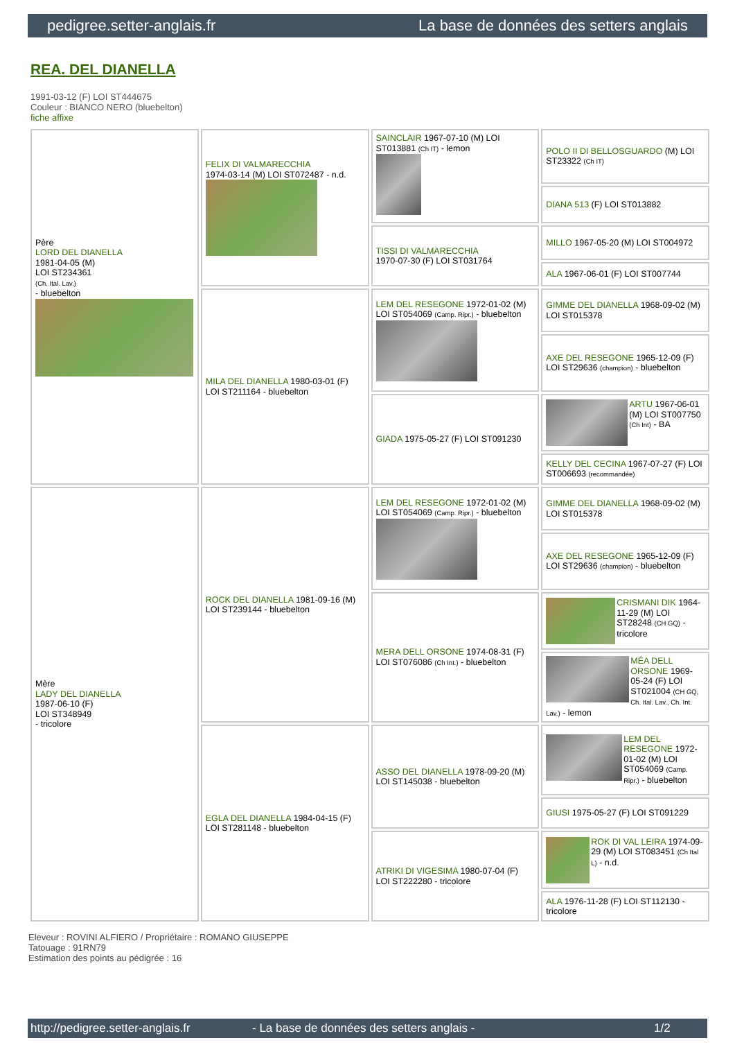pedigree.setter-anglais.fr La base de données des setters anglais
REA. DEL DIANELLA
1991-03-12 (F) LOI ST444675
Couleur : BIANCO NERO (bluebelton)
fiche affixe
| Père LORD DEL DIANELLA 1981-04-05 (M) LOI ST234361 (Ch. Ital. Lav.) - bluebelton | FELIX DI VALMARECCHIA 1974-03-14 (M) LOI ST072487 - n.d. | SAINCLAIR 1967-07-10 (M) LOI ST013881 (Ch IT) - lemon | POLO II DI BELLOSGUARDO (M) LOI ST23322 (Ch IT) |
| | | | DIANA 513 (F) LOI ST013882 |
| | | TISSI DI VALMARECCHIA 1970-07-30 (F) LOI ST031764 | MILLO 1967-05-20 (M) LOI ST004972 |
| | | | ALA 1967-06-01 (F) LOI ST007744 |
| | MILA DEL DIANELLA 1980-03-01 (F) LOI ST211164 - bluebelton | LEM DEL RESEGONE 1972-01-02 (M) LOI ST054069 (Camp. Ripr.) - bluebelton | GIMME DEL DIANELLA 1968-09-02 (M) LOI ST015378 |
| | | | AXE DEL RESEGONE 1965-12-09 (F) LOI ST29636 (champion) - bluebelton |
| | | GIADA 1975-05-27 (F) LOI ST091230 | ARTU 1967-06-01 (M) LOI ST007750 (Ch Int) - BA |
| | | | KELLY DEL CECINA 1967-07-27 (F) LOI ST006693 (recommandée) |
| Mère LADY DEL DIANELLA 1987-06-10 (F) LOI ST348949 - tricolore | ROCK DEL DIANELLA 1981-09-16 (M) LOI ST239144 - bluebelton | LEM DEL RESEGONE 1972-01-02 (M) LOI ST054069 (Camp. Ripr.) - bluebelton | GIMME DEL DIANELLA 1968-09-02 (M) LOI ST015378 |
| | | | AXE DEL RESEGONE 1965-12-09 (F) LOI ST29636 (champion) - bluebelton |
| | | MERA DELL ORSONE 1974-08-31 (F) LOI ST076086 (Ch Int.) - bluebelton | CRISMANI DIK 1964-11-29 (M) LOI ST28248 (CH GQ) - tricolore |
| | | | MÉA DELL ORSONE 1969-05-24 (F) LOI ST021004 (CH GQ, Ch. Ital. Lav., Ch. Int. Lav.) - lemon |
| | EGLA DEL DIANELLA 1984-04-15 (F) LOI ST281148 - bluebelton | ASSO DEL DIANELLA 1978-09-20 (M) LOI ST145038 - bluebelton | LEM DEL RESEGONE 1972-01-02 (M) LOI ST054069 (Camp. Ripr.) - bluebelton |
| | | | GIUSI 1975-05-27 (F) LOI ST091229 |
| | | ATRIKI DI VIGESIMA 1980-07-04 (F) LOI ST222280 - tricolore | ROK DI VAL LEIRA 1974-09-29 (M) LOI ST083451 (Ch Ital L) - n.d. |
| | | | ALA 1976-11-28 (F) LOI ST112130 - tricolore |
Eleveur : ROVINI ALFIERO / Propriétaire : ROMANO GIUSEPPE
Tatouage : 91RN79
Estimation des points au pédigrée : 16
http://pedigree.setter-anglais.fr - La base de données des setters anglais - 1/2